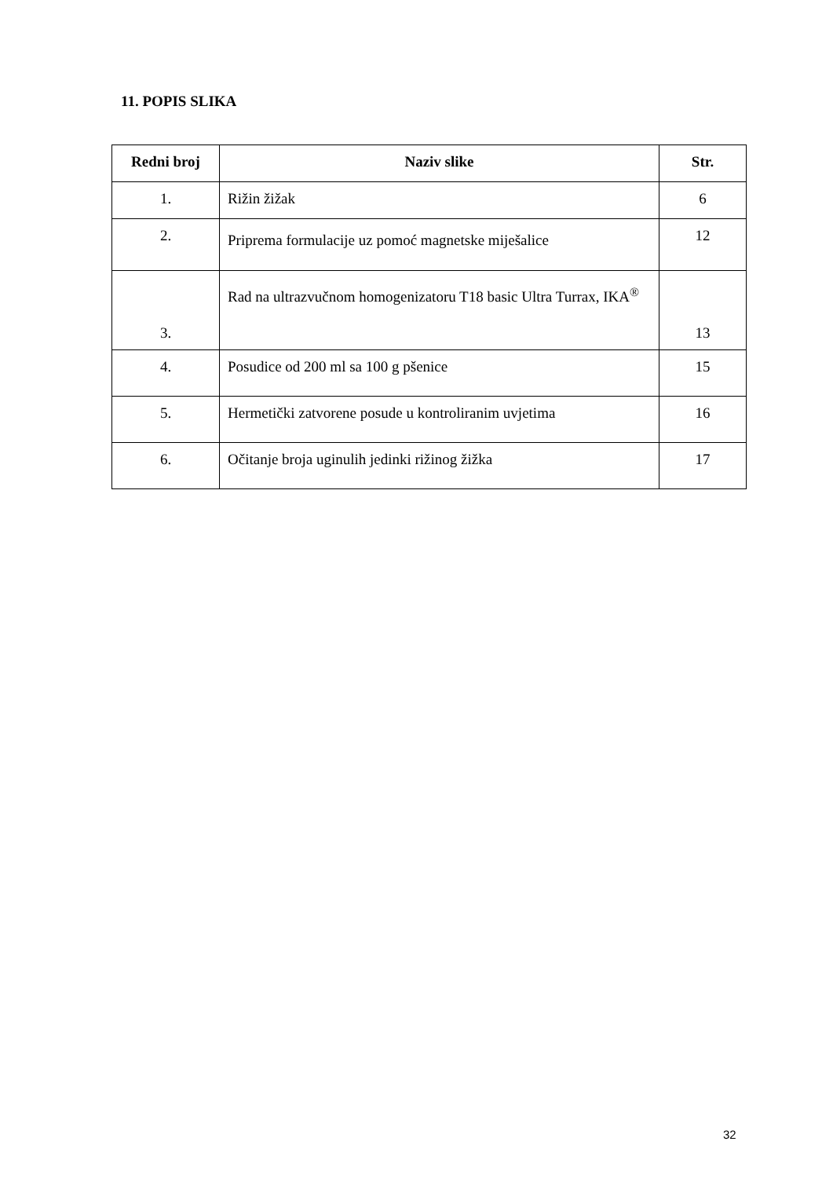11. POPIS SLIKA
| Redni broj | Naziv slike | Str. |
| --- | --- | --- |
| 1. | Rižin žižak | 6 |
| 2. | Priprema formulacije uz pomoć magnetske miješalice | 12 |
| 3. | Rad na ultrazvučnom homogenizatoru T18 basic Ultra Turrax, IKA<sup>®</sup> | 13 |
| 4. | Posudice od 200 ml sa 100 g pšenice | 15 |
| 5. | Hermetički zatvorene posude u kontroliranim uvjetima | 16 |
| 6. | Očitanje broja uginulih jedinki rižinog žižka | 17 |
32